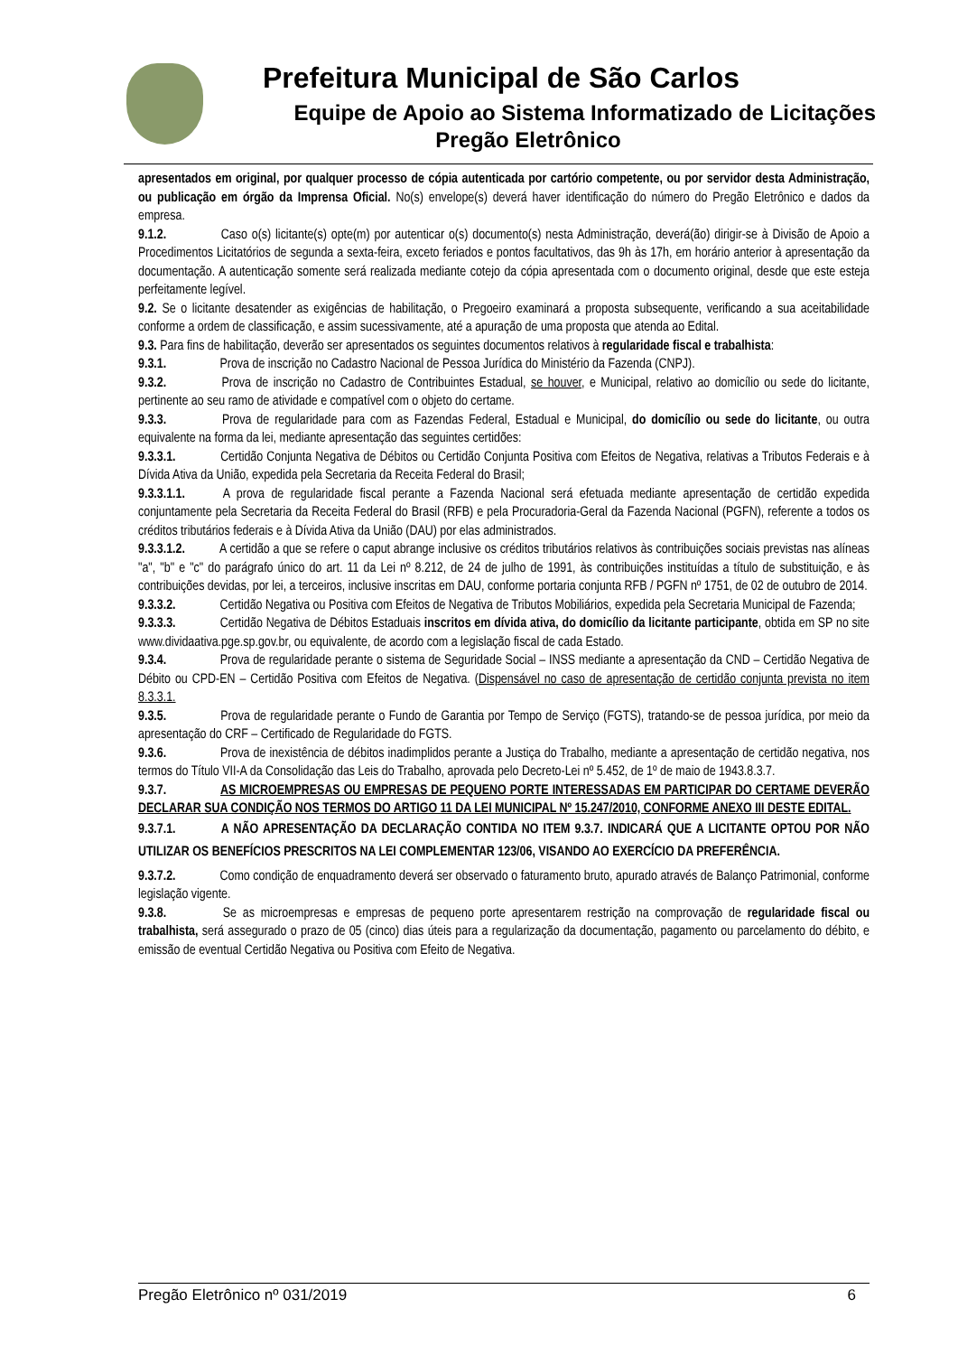Prefeitura Municipal de São Carlos
Equipe de Apoio ao Sistema Informatizado de Licitações
Pregão Eletrônico
apresentados em original, por qualquer processo de cópia autenticada por cartório competente, ou por servidor desta Administração, ou publicação em órgão da Imprensa Oficial. No(s) envelope(s) deverá haver identificação do número do Pregão Eletrônico e dados da empresa.
9.1.2. Caso o(s) licitante(s) opte(m) por autenticar o(s) documento(s) nesta Administração, deverá(ão) dirigir-se à Divisão de Apoio a Procedimentos Licitatórios de segunda a sexta-feira, exceto feriados e pontos facultativos, das 9h às 17h, em horário anterior à apresentação da documentação. A autenticação somente será realizada mediante cotejo da cópia apresentada com o documento original, desde que este esteja perfeitamente legível.
9.2. Se o licitante desatender as exigências de habilitação, o Pregoeiro examinará a proposta subsequente, verificando a sua aceitabilidade conforme a ordem de classificação, e assim sucessivamente, até a apuração de uma proposta que atenda ao Edital.
9.3. Para fins de habilitação, deverão ser apresentados os seguintes documentos relativos à regularidade fiscal e trabalhista:
9.3.1. Prova de inscrição no Cadastro Nacional de Pessoa Jurídica do Ministério da Fazenda (CNPJ).
9.3.2. Prova de inscrição no Cadastro de Contribuintes Estadual, se houver, e Municipal, relativo ao domicílio ou sede do licitante, pertinente ao seu ramo de atividade e compatível com o objeto do certame.
9.3.3. Prova de regularidade para com as Fazendas Federal, Estadual e Municipal, do domicílio ou sede do licitante, ou outra equivalente na forma da lei, mediante apresentação das seguintes certidões:
9.3.3.1. Certidão Conjunta Negativa de Débitos ou Certidão Conjunta Positiva com Efeitos de Negativa, relativas a Tributos Federais e à Dívida Ativa da União, expedida pela Secretaria da Receita Federal do Brasil;
9.3.3.1.1. A prova de regularidade fiscal perante a Fazenda Nacional será efetuada mediante apresentação de certidão expedida conjuntamente pela Secretaria da Receita Federal do Brasil (RFB) e pela Procuradoria-Geral da Fazenda Nacional (PGFN), referente a todos os créditos tributários federais e à Dívida Ativa da União (DAU) por elas administrados.
9.3.3.1.2. A certidão a que se refere o caput abrange inclusive os créditos tributários relativos às contribuições sociais previstas nas alíneas "a", "b" e "c" do parágrafo único do art. 11 da Lei nº 8.212, de 24 de julho de 1991, às contribuições instituídas a título de substituição, e às contribuições devidas, por lei, a terceiros, inclusive inscritas em DAU, conforme portaria conjunta RFB / PGFN nº 1751, de 02 de outubro de 2014.
9.3.3.2. Certidão Negativa ou Positiva com Efeitos de Negativa de Tributos Mobiliários, expedida pela Secretaria Municipal de Fazenda;
9.3.3.3. Certidão Negativa de Débitos Estaduais inscritos em dívida ativa, do domicílio da licitante participante, obtida em SP no site www.dividaativa.pge.sp.gov.br, ou equivalente, de acordo com a legislação fiscal de cada Estado.
9.3.4. Prova de regularidade perante o sistema de Seguridade Social – INSS mediante a apresentação da CND – Certidão Negativa de Débito ou CPD-EN – Certidão Positiva com Efeitos de Negativa. (Dispensável no caso de apresentação de certidão conjunta prevista no item 8.3.3.1.
9.3.5. Prova de regularidade perante o Fundo de Garantia por Tempo de Serviço (FGTS), tratando-se de pessoa jurídica, por meio da apresentação do CRF – Certificado de Regularidade do FGTS.
9.3.6. Prova de inexistência de débitos inadimplidos perante a Justiça do Trabalho, mediante a apresentação de certidão negativa, nos termos do Título VII-A da Consolidação das Leis do Trabalho, aprovada pelo Decreto-Lei nº 5.452, de 1º de maio de 1943.8.3.7.
9.3.7. AS MICROEMPRESAS OU EMPRESAS DE PEQUENO PORTE INTERESSADAS EM PARTICIPAR DO CERTAME DEVERÃO DECLARAR SUA CONDIÇÃO NOS TERMOS DO ARTIGO 11 DA LEI MUNICIPAL Nº 15.247/2010, CONFORME ANEXO III DESTE EDITAL.
9.3.7.1. A NÃO APRESENTAÇÃO DA DECLARAÇÃO CONTIDA NO ITEM 9.3.7. INDICARÁ QUE A LICITANTE OPTOU POR NÃO UTILIZAR OS BENEFÍCIOS PRESCRITOS NA LEI COMPLEMENTAR 123/06, VISANDO AO EXERCÍCIO DA PREFERÊNCIA.
9.3.7.2. Como condição de enquadramento deverá ser observado o faturamento bruto, apurado através de Balanço Patrimonial, conforme legislação vigente.
9.3.8. Se as microempresas e empresas de pequeno porte apresentarem restrição na comprovação de regularidade fiscal ou trabalhista, será assegurado o prazo de 05 (cinco) dias úteis para a regularização da documentação, pagamento ou parcelamento do débito, e emissão de eventual Certidão Negativa ou Positiva com Efeito de Negativa.
Pregão Eletrônico nº 031/2019 6